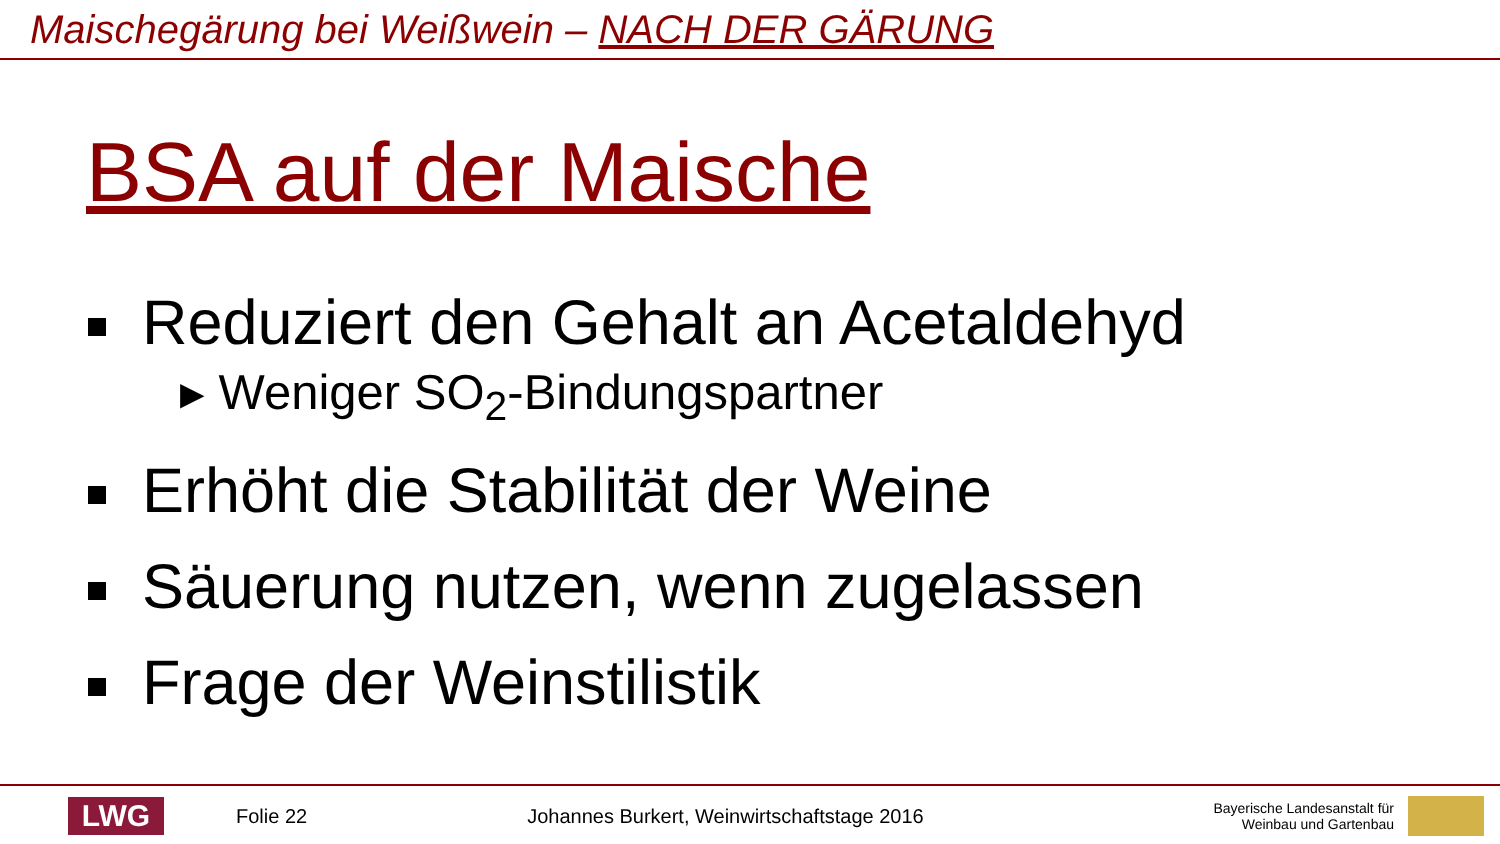Maischegärung bei Weißwein – NACH DER GÄRUNG
BSA auf der Maische
Reduziert den Gehalt an Acetaldehyd
▸ Weniger SO<sub>2</sub>-Bindungspartner
Erhöht die Stabilität der Weine
Säuerung nutzen, wenn zugelassen
Frage der Weinstilistik
LWG
Folie 22
Johannes Burkert, Weinwirtschaftstage 2016
Bayerische Landesanstalt für
Weinbau und Gartenbau